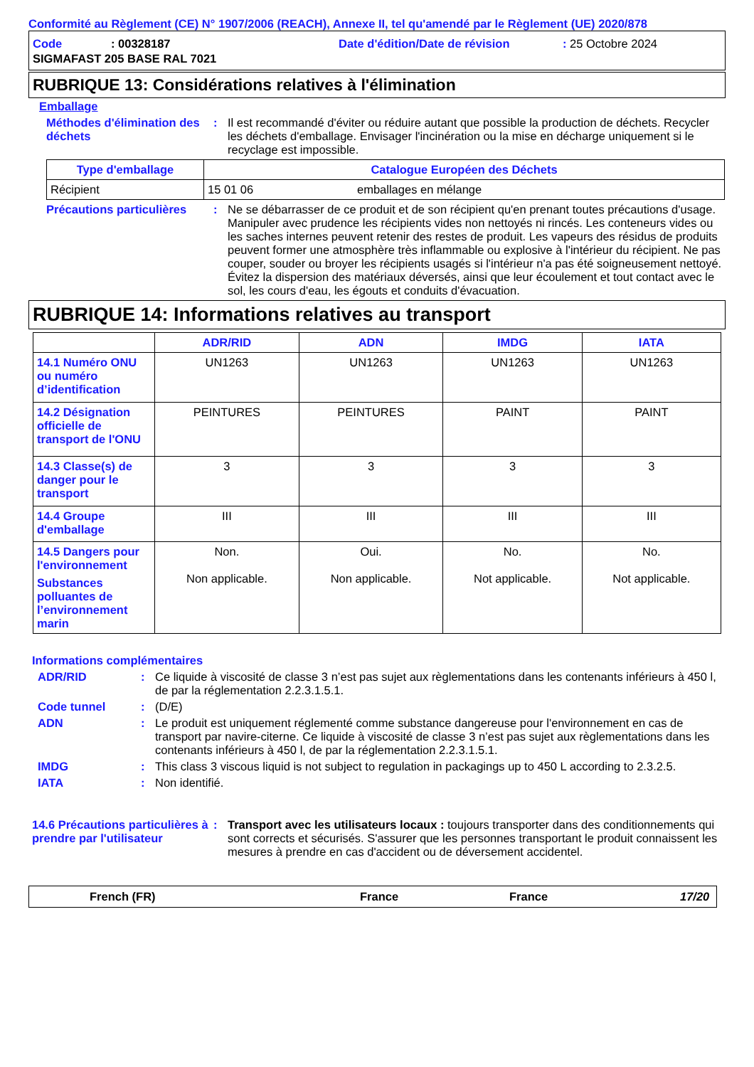Conformité au Règlement (CE) N° 1907/2006 (REACH), Annexe II, tel qu'amendé par le Règlement (UE) 2020/878
Code: 00328187 Date d'édition/Date de révision: 25 Octobre 2024
SIGMAFAST 205 BASE RAL 7021
RUBRIQUE 13: Considérations relatives à l'élimination
Emballage
Méthodes d'élimination des déchets
: Il est recommandé d'éviter ou réduire autant que possible la production de déchets. Recycler les déchets d'emballage. Envisager l'incinération ou la mise en décharge uniquement si le recyclage est impossible.
| Type d'emballage | Catalogue Européen des Déchets | |
| --- | --- | --- |
| Récipient | 15 01 06 | emballages en mélange |
Précautions particulières
: Ne se débarrasser de ce produit et de son récipient qu'en prenant toutes précautions d'usage. Manipuler avec prudence les récipients vides non nettoyés ni rincés. Les conteneurs vides ou les saches internes peuvent retenir des restes de produit. Les vapeurs des résidus de produits peuvent former une atmosphère très inflammable ou explosive à l'intérieur du récipient. Ne pas couper, souder ou broyer les récipients usagés si l'intérieur n'a pas été soigneusement nettoyé. Évitez la dispersion des matériaux déversés, ainsi que leur écoulement et tout contact avec le sol, les cours d'eau, les égouts et conduits d'évacuation.
RUBRIQUE 14: Informations relatives au transport
| | ADR/RID | ADN | IMDG | IATA |
| --- | --- | --- | --- | --- |
| 14.1 Numéro ONU ou numéro d’identification | UN1263 | UN1263 | UN1263 | UN1263 |
| 14.2 Désignation officielle de transport de l'ONU | PEINTURES | PEINTURES | PAINT | PAINT |
| 14.3 Classe(s) de danger pour le transport | 3 | 3 | 3 | 3 |
| 14.4 Groupe d'emballage | III | III | III | III |
| 14.5 Dangers pour l'environnement Substances polluantes de l’environnement marin | Non. Non applicable. | Oui. Non applicable. | No. Not applicable. | No. Not applicable. |
Informations complémentaires
ADR/RID : Ce liquide à viscosité de classe 3 n’est pas sujet aux règlementations dans les contenants inférieurs à 450 l, de par la réglementation 2.2.3.1.5.1.
Code tunnel : (D/E)
ADN : Le produit est uniquement réglementé comme substance dangereuse pour l'environnement en cas de transport par navire-citerne. Ce liquide à viscosité de classe 3 n’est pas sujet aux règlementations dans les contenants inférieurs à 450 l, de par la réglementation 2.2.3.1.5.1.
IMDG : This class 3 viscous liquid is not subject to regulation in packagings up to 450 L according to 2.3.2.5.
IATA : Non identifié.
14.6 Précautions particulières à prendre par l'utilisateur
: Transport avec les utilisateurs locaux : toujours transporter dans des conditionnements qui sont corrects et sécurisés. S'assurer que les personnes transportant le produit connaissent les mesures à prendre en cas d'accident ou de déversement accidentel.
French (FR) France France 17/20